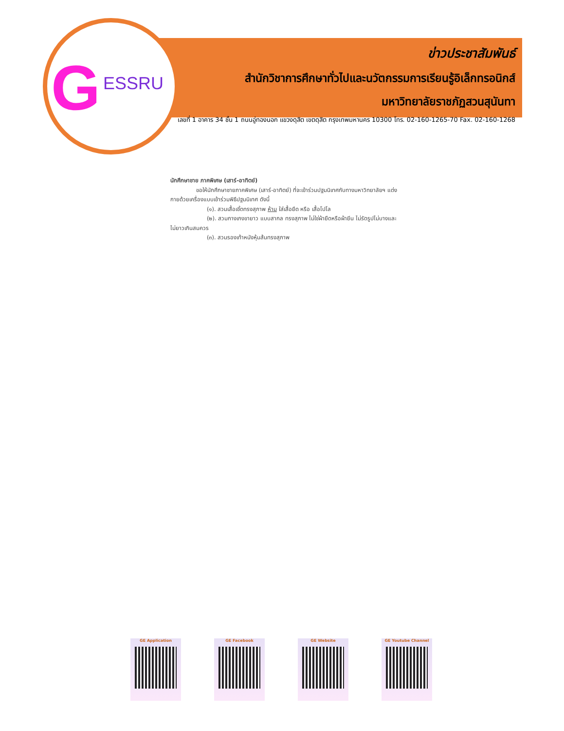G ESSRU
ข่าวประชาสัมพันธ์
สำนักวิชาการศึกษาทั่วไปและนวัตกรรมการเรียนรู้อิเล็กทรอนิกส์
มหาวิทยาลัยราชภัฏสวนสุนันทา
เลขที่ 1 อาคาร 34 ชั้น 1 ถนนอู่ทองนอก แขวงดุสิต เขตดุสิต กรุงเทพมหานคร 10300 โทร. 02-160-1265-70 Fax. 02-160-1268
นักศึกษาชาย ภาคพิเศษ (เสาร์-อาทิตย์)
ขอให้นักศึกษาชายภาคพิเศษ (เสาร์-อาทิตย์) ที่จะเข้าร่วมปฐมนิเทศกับทางมหาวิทยาลัยฯ แต่ง
กายด้วยเครื่องแบบเข้าร่วมพิธีปฐมนิเทศ ดังนี้
(๑). สวมเสื้อเชิ้ตทรงสุภาพ ห้าม ใส่เสื้อยืด หรือ เสื้อโปโล
(๒). สวมกางเกงขายาว แบบสากล ทรงสุภาพ ไม่ใช่ผ้ายืดหรือผ้ายีน ไม่รัดรูปไม่บางและ
ไม่ยาวเกินสมควร
(๓). สวมรองเท้าหนังหุ้มส้นทรงสุภาพ
GE Application GE Facebook GE Website GE Youtube Channel